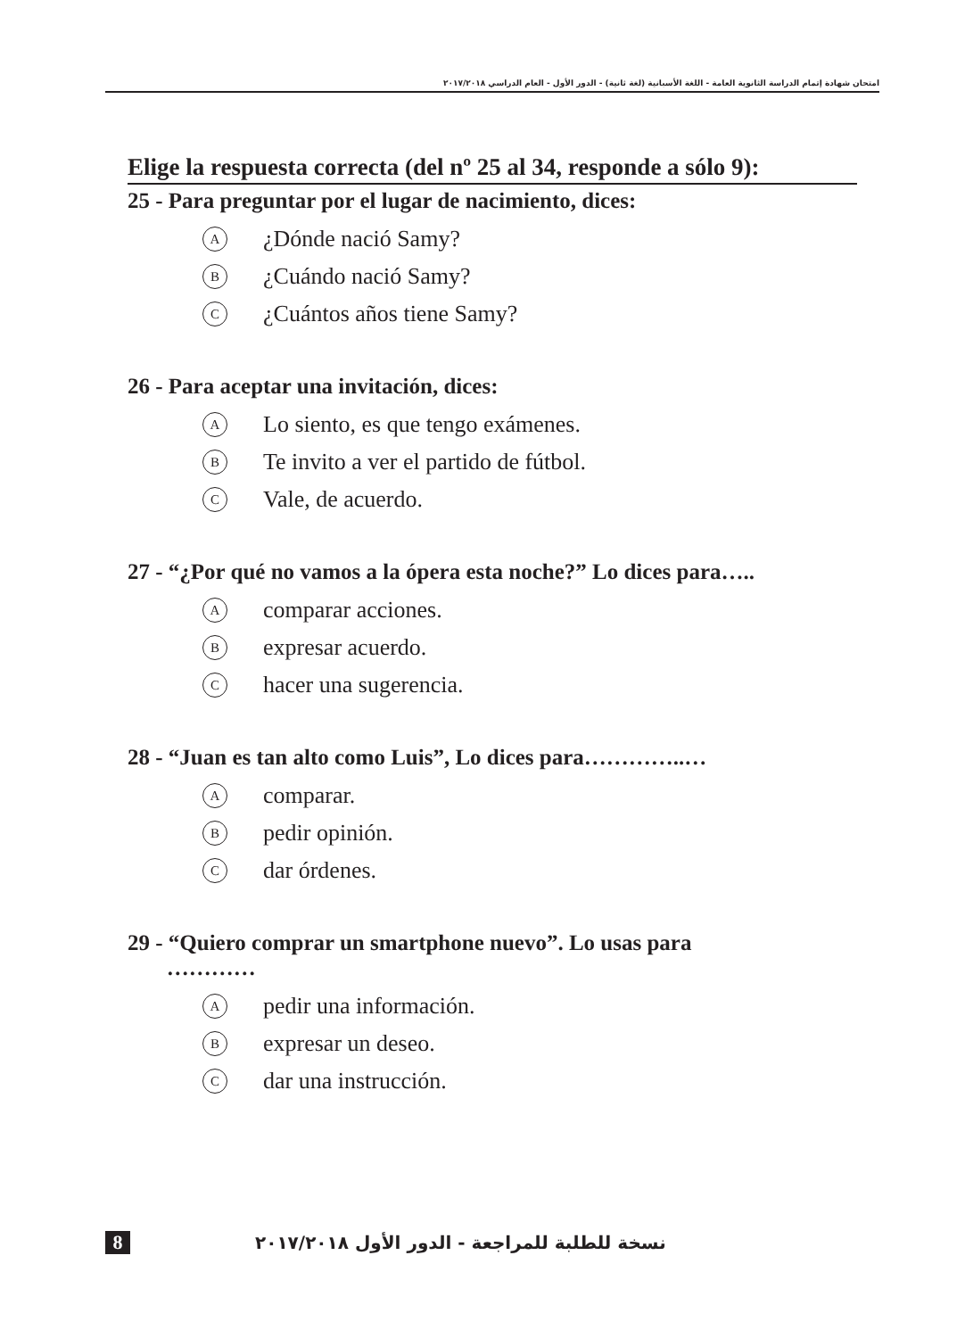امتحان شهادة إتمام الدراسة الثانوية العامة - اللغة الأسبانية (لغة ثانية) - الدور الأول - العام الدراسي ٢٠١٧/٢٠١٨
Elige la respuesta correcta (del nº 25 al 34, responde a sólo 9):
25 - Para preguntar por el lugar de nacimiento, dices:
A ¿Dónde nació Samy?
B ¿Cuándo nació Samy?
C ¿Cuántos años tiene Samy?
26 - Para aceptar una invitación, dices:
A Lo siento, es que tengo exámenes.
B Te invito a ver el partido de fútbol.
C Vale, de acuerdo.
27 - “¿Por qué no vamos a la ópera esta noche?” Lo dices para…..
Acomparar acciones.
Bexpresar acuerdo.
Chacer una sugerencia.
28 - “Juan es tan alto como Luis”, Lo dices para…………..…
Acomparar.
Bpedir opinión.
Cdar órdenes.
29 - “Quiero comprar un smartphone nuevo”. Lo usas para
…………
Apedir una información.
Bexpresar un deseo.
Cdar una instrucción.
8 نسخة للطلبة للمراجعة - الدور الأول ٢٠١٧/٢٠١٨